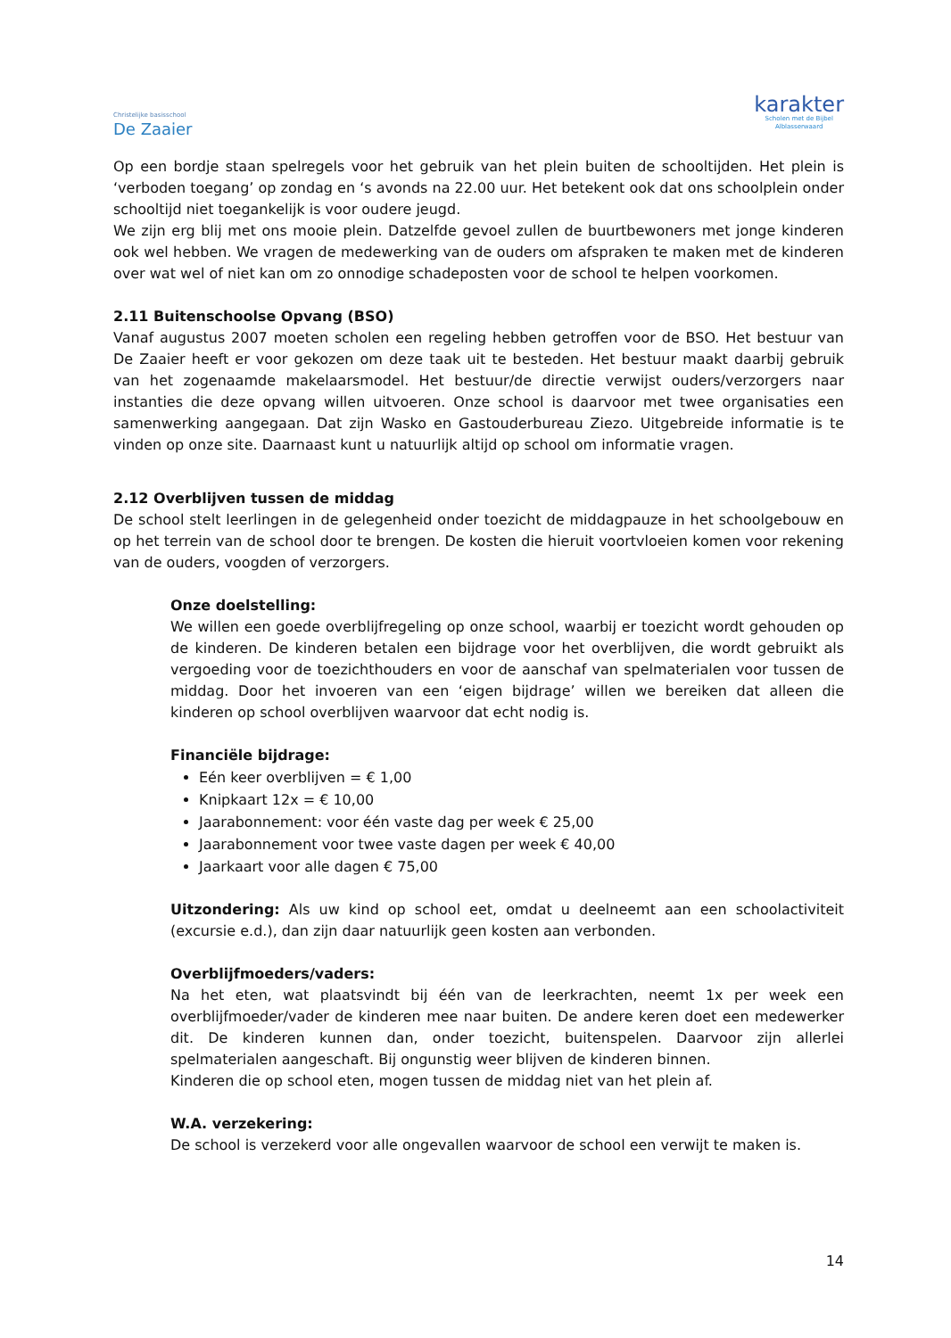Christelijke basisschool
De Zaaier
karakter
Scholen met de Bijbel
Alblasserwaard
Op een bordje staan spelregels voor het gebruik van het plein buiten de schooltijden. Het plein is ‘verboden toegang’ op zondag en ‘s avonds na 22.00 uur. Het betekent ook dat ons schoolplein onder schooltijd niet toegankelijk is voor oudere jeugd.
We zijn erg blij met ons mooie plein. Datzelfde gevoel zullen de buurtbewoners met jonge kinderen ook wel hebben. We vragen de medewerking van de ouders om afspraken te maken met de kinderen over wat wel of niet kan om zo onnodige schadeposten voor de school te helpen voorkomen.
2.11 Buitenschoolse Opvang (BSO)
Vanaf augustus 2007 moeten scholen een regeling hebben getroffen voor de BSO. Het bestuur van De Zaaier heeft er voor gekozen om deze taak uit te besteden. Het bestuur maakt daarbij gebruik van het zogenaamde makelaarsmodel. Het bestuur/de directie verwijst ouders/verzorgers naar instanties die deze opvang willen uitvoeren. Onze school is daarvoor met twee organisaties een samenwerking aangegaan. Dat zijn Wasko en Gastouderbureau Ziezo. Uitgebreide informatie is te vinden op onze site. Daarnaast kunt u natuurlijk altijd op school om informatie vragen.
2.12 Overblijven tussen de middag
De school stelt leerlingen in de gelegenheid onder toezicht de middagpauze in het schoolgebouw en op het terrein van de school door te brengen. De kosten die hieruit voortvloeien komen voor rekening van de ouders, voogden of verzorgers.
Onze doelstelling:
We willen een goede overblijfregeling op onze school, waarbij er toezicht wordt gehouden op de kinderen. De kinderen betalen een bijdrage voor het overblijven, die wordt gebruikt als vergoeding voor de toezichthouders en voor de aanschaf van spelmaterialen voor tussen de middag. Door het invoeren van een ‘eigen bijdrage’ willen we bereiken dat alleen die kinderen op school overblijven waarvoor dat echt nodig is.
Financiële bijdrage:
Eén keer overblijven = € 1,00
Knipkaart 12x = € 10,00
Jaarabonnement: voor één vaste dag per week € 25,00
Jaarabonnement voor twee vaste dagen per week € 40,00
Jaarkaart voor alle dagen € 75,00
Uitzondering: Als uw kind op school eet, omdat u deelneemt aan een schoolactiviteit (excursie e.d.), dan zijn daar natuurlijk geen kosten aan verbonden.
Overblijfmoeders/vaders:
Na het eten, wat plaatsvindt bij één van de leerkrachten, neemt 1x per week een overblijfmoeder/vader de kinderen mee naar buiten. De andere keren doet een medewerker dit. De kinderen kunnen dan, onder toezicht, buitenspelen. Daarvoor zijn allerlei spelmaterialen aangeschaft. Bij ongunstig weer blijven de kinderen binnen.
Kinderen die op school eten, mogen tussen de middag niet van het plein af.
W.A. verzekering:
De school is verzekerd voor alle ongevallen waarvoor de school een verwijt te maken is.
14